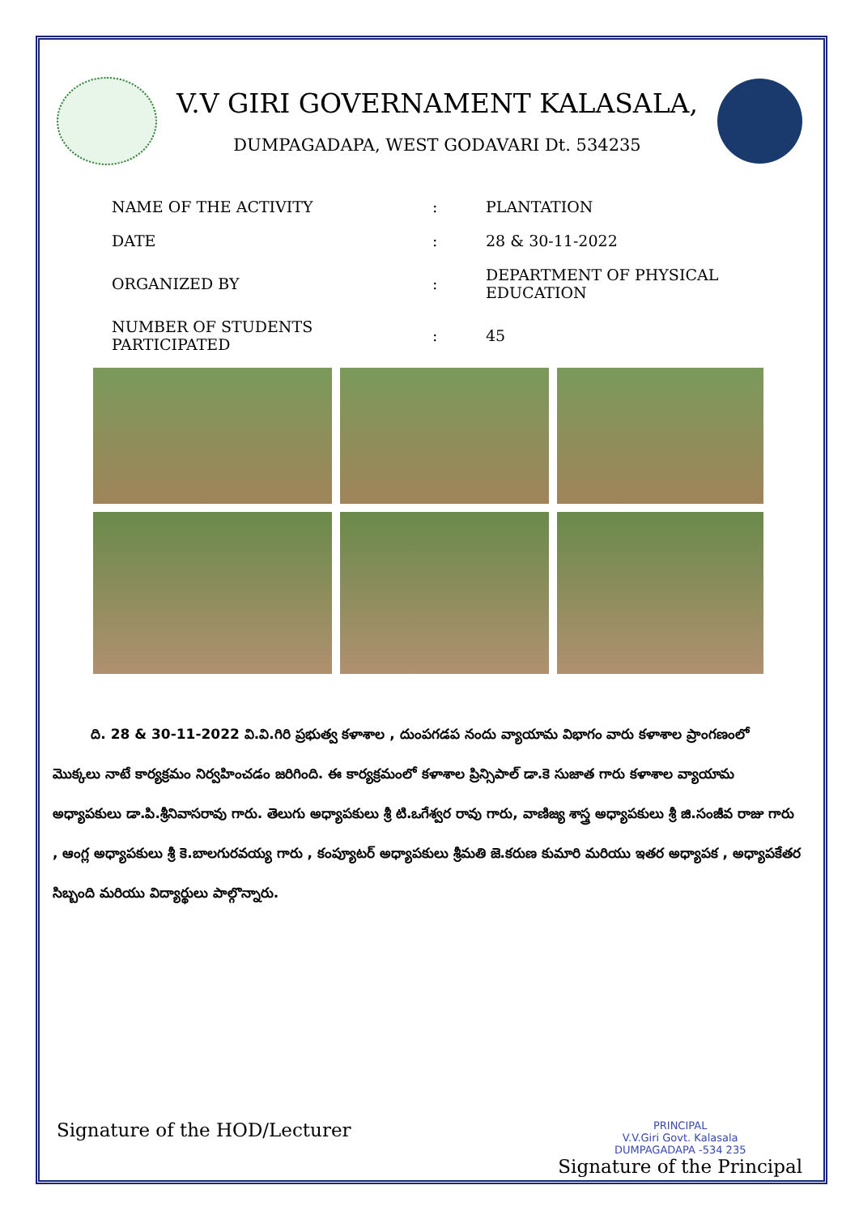V.V GIRI GOVERNAMENT KALASALA,
DUMPAGADAPA, WEST GODAVARI Dt. 534235
| NAME OF THE ACTIVITY | : | PLANTATION |
| DATE | : | 28 & 30-11-2022 |
| ORGANIZED BY | : | DEPARTMENT OF PHYSICAL EDUCATION |
| NUMBER OF STUDENTS PARTICIPATED | : | 45 |
ది. 28 & 30-11-2022 వి.వి.గిరి ప్రభుత్వ కళాశాల , దుంపగడప నందు వ్యాయామ విభాగం వారు కళాశాల ప్రాంగణంలో మొక్కలు నాటే కార్యక్రమం నిర్వహించడం జరిగింది. ఈ కార్యక్రమంలో కళాశాల ప్రిన్సిపాల్ డా.కె సుజాత గారు కళాశాల వ్యాయామ అధ్యాపకులు డా.పి.శ్రీనివాసరావు గారు. తెలుగు అధ్యాపకులు శ్రీ టి.ఒగేశ్వర రావు గారు, వాణిజ్య శాస్త్ర అధ్యాపకులు శ్రీ జి.సంజీవ రాజు గారు , ఆంగ్ల అధ్యాపకులు శ్రీ కె.బాలగురవయ్య గారు , కంప్యూటర్ అధ్యాపకులు శ్రీమతి జె.కరుణ కుమారి మరియు ఇతర అధ్యాపక , అధ్యాపకేతర సిబ్బంది మరియు విద్యార్థులు పాల్గొన్నారు.
Signature of the HOD/Lecturer
PRINCIPAL
V.V.Giri Govt. Kalasala
DUMPAGADAPA -534 235
Signature of the Principal